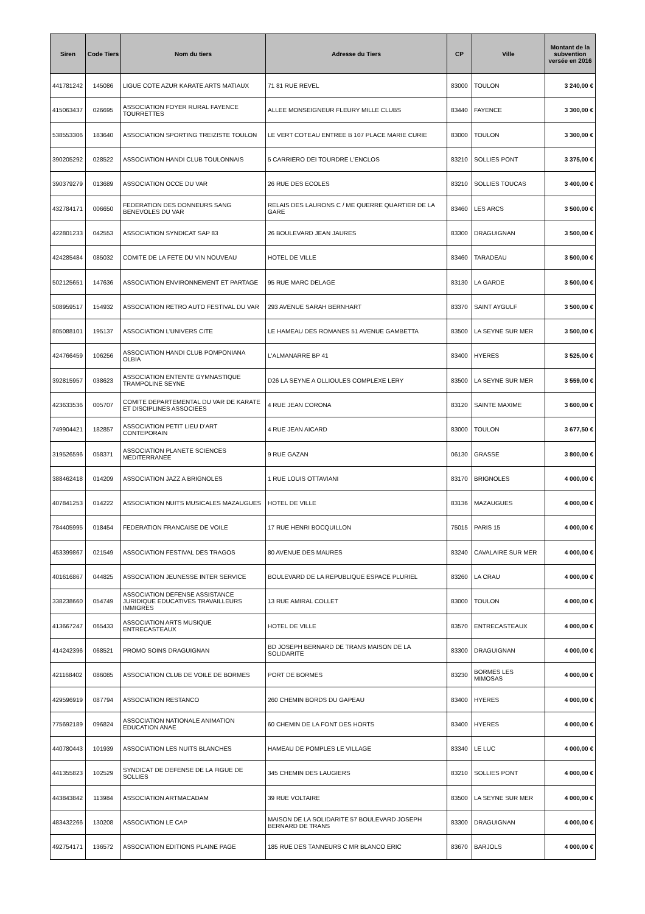| Siren | Code Tiers | Nom du tiers | Adresse du Tiers | CP | Ville | Montant de la subvention versée en 2016 |
| --- | --- | --- | --- | --- | --- | --- |
| 441781242 | 145086 | LIGUE COTE AZUR KARATE ARTS MATIAUX | 71 81 RUE REVEL | 83000 | TOULON | 3 240,00 € |
| 415063437 | 026695 | ASSOCIATION FOYER RURAL FAYENCE TOURRETTES | ALLEE MONSEIGNEUR FLEURY MILLE CLUBS | 83440 | FAYENCE | 3 300,00 € |
| 538553306 | 183640 | ASSOCIATION SPORTING TREIZISTE TOULON | LE VERT COTEAU ENTREE B 107 PLACE MARIE CURIE | 83000 | TOULON | 3 300,00 € |
| 390205292 | 028522 | ASSOCIATION HANDI CLUB TOULONNAIS | 5 CARRIERO DEI TOURDRE L'ENCLOS | 83210 | SOLLIES PONT | 3 375,00 € |
| 390379279 | 013689 | ASSOCIATION OCCE DU VAR | 26 RUE DES ECOLES | 83210 | SOLLIES TOUCAS | 3 400,00 € |
| 432784171 | 006650 | FEDERATION DES DONNEURS SANG BENEVOLES DU VAR | RELAIS DES LAURONS C / ME QUERRE QUARTIER DE LA GARE | 83460 | LES ARCS | 3 500,00 € |
| 422801233 | 042553 | ASSOCIATION SYNDICAT SAP 83 | 26 BOULEVARD JEAN JAURES | 83300 | DRAGUIGNAN | 3 500,00 € |
| 424285484 | 085032 | COMITE DE LA FETE DU VIN NOUVEAU | HOTEL DE VILLE | 83460 | TARADEAU | 3 500,00 € |
| 502125651 | 147636 | ASSOCIATION ENVIRONNEMENT ET PARTAGE | 95 RUE MARC DELAGE | 83130 | LA GARDE | 3 500,00 € |
| 508959517 | 154932 | ASSOCIATION RETRO AUTO FESTIVAL DU VAR | 293 AVENUE SARAH BERNHART | 83370 | SAINT AYGULF | 3 500,00 € |
| 805088101 | 195137 | ASSOCIATION L'UNIVERS CITE | LE HAMEAU DES ROMANES 51 AVENUE GAMBETTA | 83500 | LA SEYNE SUR MER | 3 500,00 € |
| 424766459 | 106256 | ASSOCIATION HANDI CLUB POMPONIANA OLBIA | L'ALMANARRE BP 41 | 83400 | HYERES | 3 525,00 € |
| 392815957 | 038623 | ASSOCIATION ENTENTE GYMNASTIQUE TRAMPOLINE SEYNE | D26 LA SEYNE A OLLIOULES COMPLEXE LERY | 83500 | LA SEYNE SUR MER | 3 559,00 € |
| 423633536 | 005707 | COMITE DEPARTEMENTAL DU VAR DE KARATE ET DISCIPLINES ASSOCIEES | 4 RUE JEAN CORONA | 83120 | SAINTE MAXIME | 3 600,00 € |
| 749904421 | 182857 | ASSOCIATION PETIT LIEU D'ART CONTEPORAIN | 4 RUE JEAN AICARD | 83000 | TOULON | 3 677,50 € |
| 319526596 | 058371 | ASSOCIATION PLANETE SCIENCES MEDITERRANEE | 9 RUE GAZAN | 06130 | GRASSE | 3 800,00 € |
| 388462418 | 014209 | ASSOCIATION JAZZ A BRIGNOLES | 1 RUE LOUIS OTTAVIANI | 83170 | BRIGNOLES | 4 000,00 € |
| 407841253 | 014222 | ASSOCIATION NUITS MUSICALES MAZAUGUES | HOTEL DE VILLE | 83136 | MAZAUGUES | 4 000,00 € |
| 784405995 | 018454 | FEDERATION FRANCAISE DE VOILE | 17 RUE HENRI BOCQUILLON | 75015 | PARIS 15 | 4 000,00 € |
| 453399867 | 021549 | ASSOCIATION FESTIVAL DES TRAGOS | 80 AVENUE DES MAURES | 83240 | CAVALAIRE SUR MER | 4 000,00 € |
| 401616867 | 044825 | ASSOCIATION JEUNESSE INTER SERVICE | BOULEVARD DE LA REPUBLIQUE ESPACE PLURIEL | 83260 | LA CRAU | 4 000,00 € |
| 338238660 | 054749 | ASSOCIATION DEFENSE ASSISTANCE JURIDIQUE EDUCATIVES TRAVAILLEURS IMMIGRES | 13 RUE AMIRAL COLLET | 83000 | TOULON | 4 000,00 € |
| 413667247 | 065433 | ASSOCIATION ARTS MUSIQUE ENTRECASTEAUX | HOTEL DE VILLE | 83570 | ENTRECASTEAUX | 4 000,00 € |
| 414242396 | 068521 | PROMO SOINS DRAGUIGNAN | BD JOSEPH BERNARD DE TRANS MAISON DE LA SOLIDARITE | 83300 | DRAGUIGNAN | 4 000,00 € |
| 421168402 | 086085 | ASSOCIATION CLUB DE VOILE DE BORMES | PORT DE BORMES | 83230 | BORMES LES MIMOSAS | 4 000,00 € |
| 429596919 | 087794 | ASSOCIATION RESTANCO | 260 CHEMIN BORDS DU GAPEAU | 83400 | HYERES | 4 000,00 € |
| 775692189 | 096824 | ASSOCIATION NATIONALE ANIMATION EDUCATION ANAE | 60 CHEMIN DE LA FONT DES HORTS | 83400 | HYERES | 4 000,00 € |
| 440780443 | 101939 | ASSOCIATION LES NUITS BLANCHES | HAMEAU DE POMPLES LE VILLAGE | 83340 | LE LUC | 4 000,00 € |
| 441355823 | 102529 | SYNDICAT DE DEFENSE DE LA FIGUE DE SOLLIES | 345 CHEMIN DES LAUGIERS | 83210 | SOLLIES PONT | 4 000,00 € |
| 443843842 | 113984 | ASSOCIATION ARTMACADAM | 39 RUE VOLTAIRE | 83500 | LA SEYNE SUR MER | 4 000,00 € |
| 483432266 | 130208 | ASSOCIATION LE CAP | MAISON DE LA SOLIDARITE 57 BOULEVARD JOSEPH BERNARD DE TRANS | 83300 | DRAGUIGNAN | 4 000,00 € |
| 492754171 | 136572 | ASSOCIATION EDITIONS PLAINE PAGE | 185 RUE DES TANNEURS C MR BLANCO ERIC | 83670 | BARJOLS | 4 000,00 € |